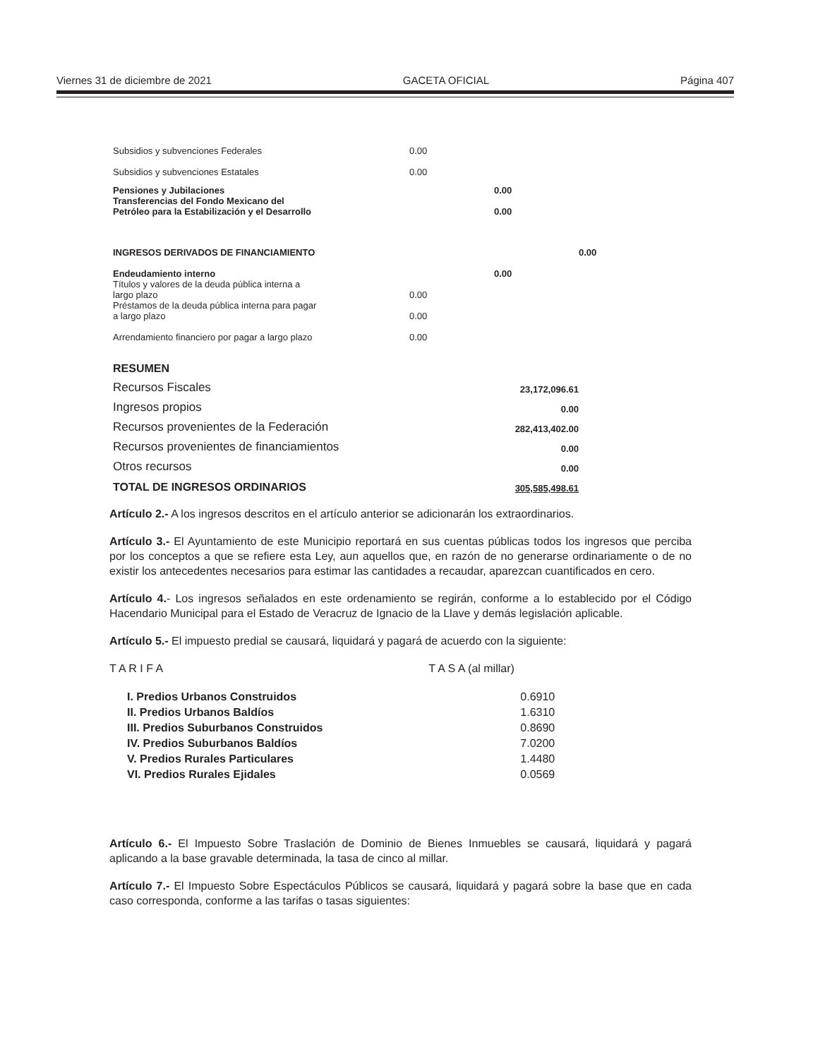Viernes 31 de diciembre de 2021 GACETA OFICIAL Página 407
| Subsidios y subvenciones Federales | 0.00 | | |
| Subsidios y subvenciones Estatales | 0.00 | | |
| Pensiones y Jubilaciones | | 0.00 | |
| Transferencias del Fondo Mexicano del Petróleo para la Estabilización y el Desarrollo | | 0.00 | |
| INGRESOS DERIVADOS DE FINANCIAMIENTO | | | 0.00 |
| Endeudamiento interno | | 0.00 | |
| Títulos y valores de la deuda pública interna a largo plazo | 0.00 | | |
| Préstamos de la deuda pública interna para pagar a largo plazo | 0.00 | | |
| Arrendamiento financiero por pagar a largo plazo | 0.00 | | |
| RESUMEN | |
| Recursos Fiscales | 23,172,096.61 |
| Ingresos propios | 0.00 |
| Recursos provenientes de la Federación | 282,413,402.00 |
| Recursos provenientes de financiamientos | 0.00 |
| Otros recursos | 0.00 |
| TOTAL DE INGRESOS ORDINARIOS | 305,585,498.61 |
Artículo 2.- A los ingresos descritos en el artículo anterior se adicionarán los extraordinarios.
Artículo 3.- El Ayuntamiento de este Municipio reportará en sus cuentas públicas todos los ingresos que perciba por los conceptos a que se refiere esta Ley, aun aquellos que, en razón de no generarse ordinariamente o de no existir los antecedentes necesarios para estimar las cantidades a recaudar, aparezcan cuantificados en cero.
Artículo 4.- Los ingresos señalados en este ordenamiento se regirán, conforme a lo establecido por el Código Hacendario Municipal para el Estado de Veracruz de Ignacio de la Llave y demás legislación aplicable.
Artículo 5.- El impuesto predial se causará, liquidará y pagará de acuerdo con la siguiente:
| T A R I F A | T A S A (al millar) |
| I. Predios Urbanos Construidos | 0.6910 |
| II. Predios Urbanos Baldíos | 1.6310 |
| III. Predios Suburbanos Construidos | 0.8690 |
| IV. Predios Suburbanos Baldíos | 7.0200 |
| V. Predios Rurales Particulares | 1.4480 |
| VI. Predios Rurales Ejidales | 0.0569 |
Artículo 6.- El Impuesto Sobre Traslación de Dominio de Bienes Inmuebles se causará, liquidará y pagará aplicando a la base gravable determinada, la tasa de cinco al millar.
Artículo 7.- El Impuesto Sobre Espectáculos Públicos se causará, liquidará y pagará sobre la base que en cada caso corresponda, conforme a las tarifas o tasas siguientes: